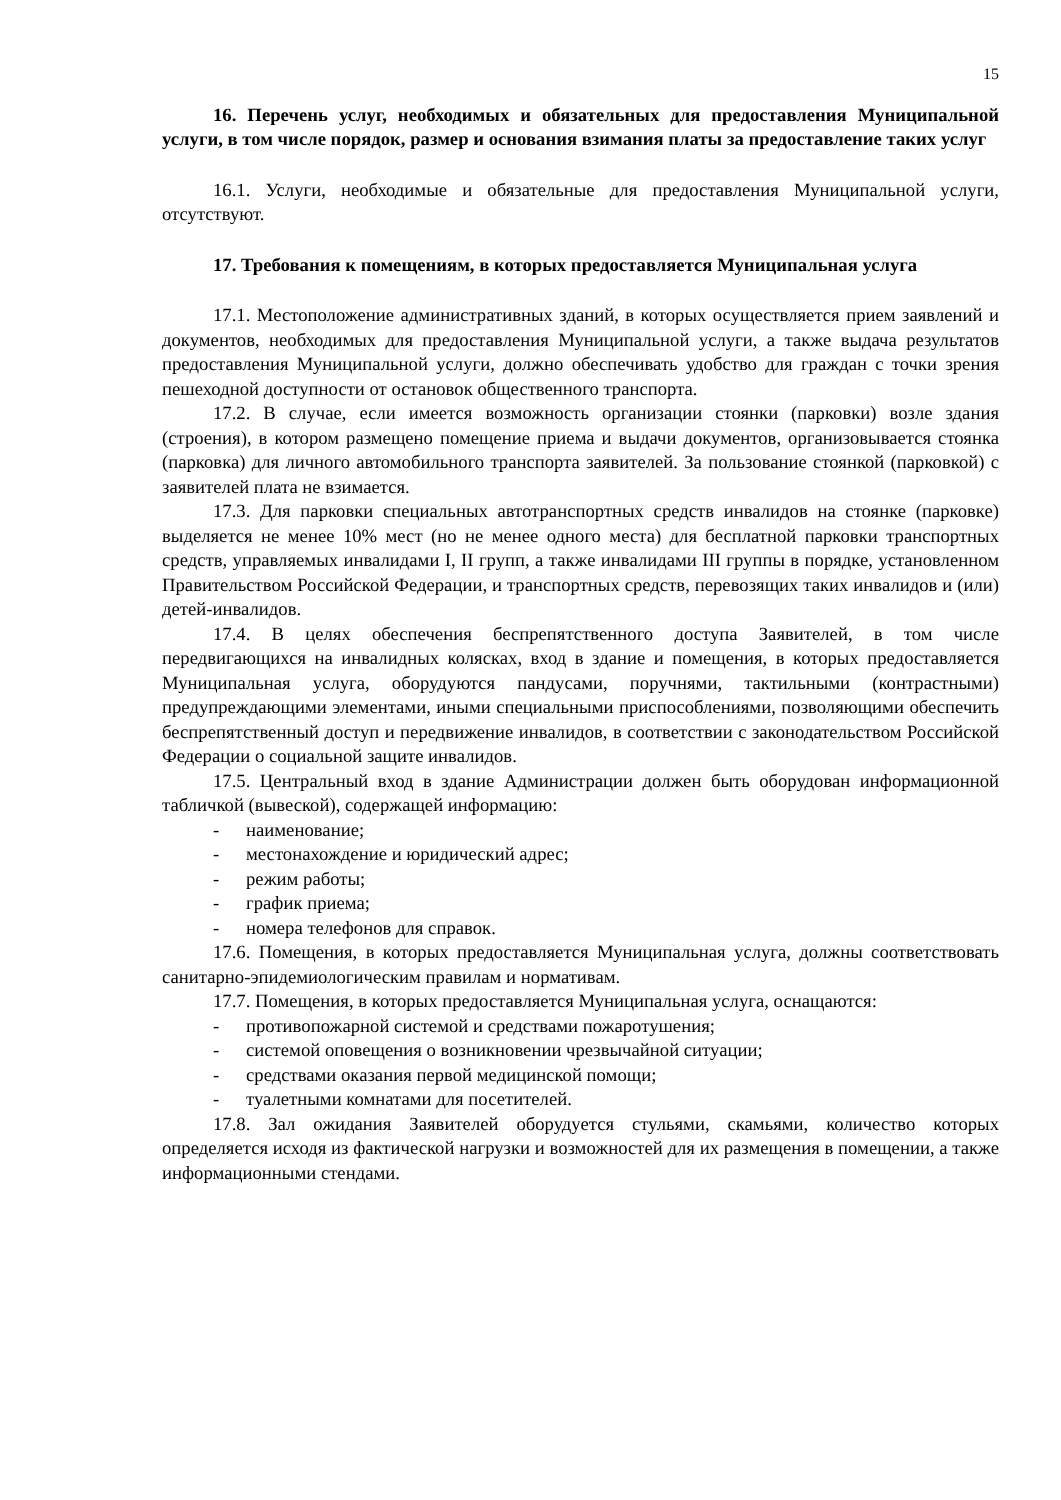15
16. Перечень услуг, необходимых и обязательных для предоставления Муниципальной услуги, в том числе порядок, размер и основания взимания платы за предоставление таких услуг
16.1. Услуги, необходимые и обязательные для предоставления Муниципальной услуги, отсутствуют.
17. Требования к помещениям, в которых предоставляется Муниципальная услуга
17.1. Местоположение административных зданий, в которых осуществляется прием заявлений и документов, необходимых для предоставления Муниципальной услуги, а также выдача результатов предоставления Муниципальной услуги, должно обеспечивать удобство для граждан с точки зрения пешеходной доступности от остановок общественного транспорта.
17.2. В случае, если имеется возможность организации стоянки (парковки) возле здания (строения), в котором размещено помещение приема и выдачи документов, организовывается стоянка (парковка) для личного автомобильного транспорта заявителей. За пользование стоянкой (парковкой) с заявителей плата не взимается.
17.3. Для парковки специальных автотранспортных средств инвалидов на стоянке (парковке) выделяется не менее 10% мест (но не менее одного места) для бесплатной парковки транспортных средств, управляемых инвалидами I, II групп, а также инвалидами III группы в порядке, установленном Правительством Российской Федерации, и транспортных средств, перевозящих таких инвалидов и (или) детей-инвалидов.
17.4. В целях обеспечения беспрепятственного доступа Заявителей, в том числе передвигающихся на инвалидных колясках, вход в здание и помещения, в которых предоставляется Муниципальная услуга, оборудуются пандусами, поручнями, тактильными (контрастными) предупреждающими элементами, иными специальными приспособлениями, позволяющими обеспечить беспрепятственный доступ и передвижение инвалидов, в соответствии с законодательством Российской Федерации о социальной защите инвалидов.
17.5. Центральный вход в здание Администрации должен быть оборудован информационной табличкой (вывеской), содержащей информацию:
- наименование;
- местонахождение и юридический адрес;
- режим работы;
- график приема;
- номера телефонов для справок.
17.6. Помещения, в которых предоставляется Муниципальная услуга, должны соответствовать санитарно-эпидемиологическим правилам и нормативам.
17.7. Помещения, в которых предоставляется Муниципальная услуга, оснащаются:
- противопожарной системой и средствами пожаротушения;
- системой оповещения о возникновении чрезвычайной ситуации;
- средствами оказания первой медицинской помощи;
- туалетными комнатами для посетителей.
17.8. Зал ожидания Заявителей оборудуется стульями, скамьями, количество которых определяется исходя из фактической нагрузки и возможностей для их размещения в помещении, а также информационными стендами.